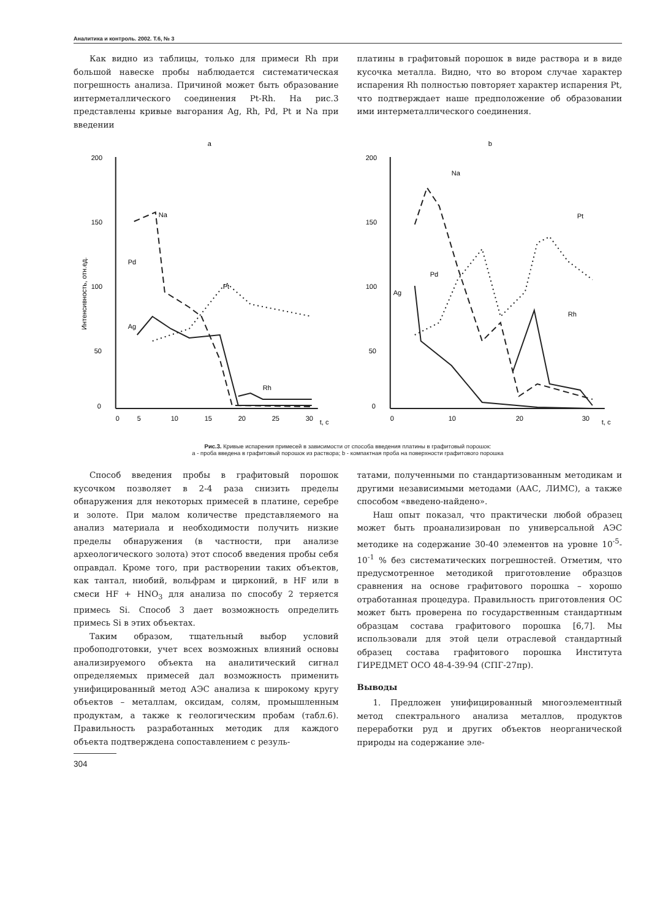Аналитика и контроль. 2002. Т.6, № 3
Как видно из таблицы, только для примеси Rh при большой навеске пробы наблюдается систематическая погрешность анализа. Причиной может быть образование интерметаллического соединения Pt-Rh. На рис.3 представлены кривые выгорания Ag, Rh, Pd, Pt и Na при введении
платины в графитовый порошок в виде раствора и в виде кусочка металла. Видно, что во втором случае характер испарения Rh полностью повторяет характер испарения Pt, что подтверждает наше предположение об образовании ими интерметаллического соединения.
a
200
150
100
50
0
Интенсивность, отн.ед.
0
5
10
15
20
25
30
t, с
Na
Pd
Pt
Ag
Rh
b
200
150
100
50
0
0
10
20
30
t, с
Na
Pt
Pd
Ag
Rh
Рис.3. Кривые испарения примесей в зависимости от способа введения платины в графитовый порошок:
а - проба введена в графитовый порошок из раствора; b - компактная проба на поверхности графитового порошка
Способ введения пробы в графитовый порошок кусочком позволяет в 2-4 раза снизить пределы обнаружения для некоторых примесей в платине, серебре и золоте. При малом количестве представляемого на анализ материала и необходимости получить низкие пределы обнаружения (в частности, при анализе археологического золота) этот способ введения пробы себя оправдал. Кроме того, при растворении таких объектов, как тантал, ниобий, вольфрам и цирконий, в HF или в смеси HF + HNO<sub>3</sub> для анализа по способу 2 теряется примесь Si. Способ 3 дает возможность определить примесь Si в этих объектах.
Таким образом, тщательный выбор условий пробоподготовки, учет всех возможных влияний основы анализируемого объекта на аналитический сигнал определяемых примесей дал возможность применить унифицированный метод АЭС анализа к широкому кругу объектов – металлам, оксидам, солям, промышленным продуктам, а также к геологическим пробам (табл.6). Правильность разработанных методик для каждого объекта подтверждена сопоставлением с резуль-
304
татами, полученными по стандартизованным методикам и другими независимыми методами (ААС, ЛИМС), а также способом «введено-найдено».
Наш опыт показал, что практически любой образец может быть проанализирован по универсальной АЭС методике на содержание 30-40 элементов на уровне 10<sup>-5</sup>-10<sup>-1</sup> % без систематических погрешностей. Отметим, что предусмотренное методикой приготовление образцов сравнения на основе графитового порошка – хорошо отработанная процедура. Правильность приготовления ОС может быть проверена по государственным стандартным образцам состава графитового порошка [6,7]. Мы использовали для этой цели отраслевой стандартный образец состава графитового порошка Института ГИРЕДМЕТ ОСО 48-4-39-94 (СПГ-27пр).
Выводы
1. Предложен унифицированный многоэлементный метод спектрального анализа металлов, продуктов переработки руд и других объектов неорганической природы на содержание эле-